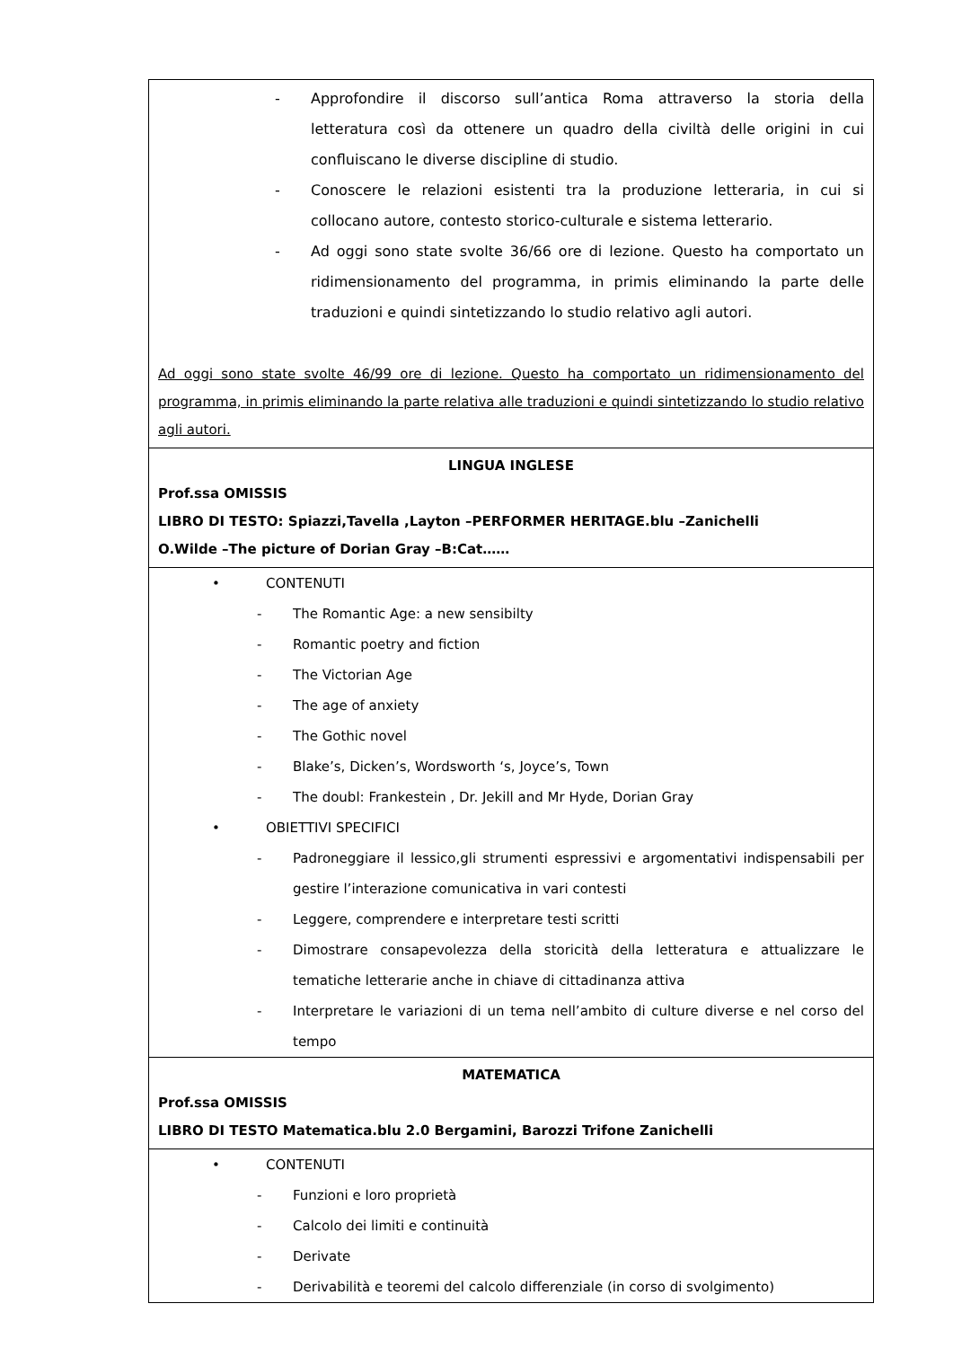| - Approfondire il discorso sull’antica Roma attraverso la storia della letteratura così da ottenere un quadro della civiltà delle origini in cui confluiscano le diverse discipline di studio. - Conoscere le relazioni esistenti tra la produzione letteraria, in cui si collocano autore, contesto storico-culturale e sistema letterario. - Ad oggi sono state svolte 36/66 ore di lezione. Questo ha comportato un ridimensionamento del programma, in primis eliminando la parte delle traduzioni e quindi sintetizzando lo studio relativo agli autori. Ad oggi sono state svolte 46/99 ore di lezione. Questo ha comportato un ridimensionamento del programma, in primis eliminando la parte relativa alle traduzioni e quindi sintetizzando lo studio relativo agli autori. |
| LINGUA INGLESE Prof.ssa OMISSIS LIBRO DI TESTO: Spiazzi,Tavella ,Layton –PERFORMER HERITAGE.blu –Zanichelli O.Wilde –The picture of Dorian Gray –B:Cat…… |
| • CONTENUTI - The Romantic Age: a new sensibilty - Romantic poetry and fiction - The Victorian Age - The age of anxiety - The Gothic novel - Blake’s, Dicken’s, Wordsworth ‘s, Joyce’s, Town - The doubl: Frankestein , Dr. Jekill and Mr Hyde, Dorian Gray • OBIETTIVI SPECIFICI - Padroneggiare il lessico,gli strumenti espressivi e argomentativi indispensabili per gestire l’interazione comunicativa in vari contesti - Leggere, comprendere e interpretare testi scritti - Dimostrare consapevolezza della storicità della letteratura e attualizzare le tematiche letterarie anche in chiave di cittadinanza attiva - Interpretare le variazioni di un tema nell’ambito di culture diverse e nel corso del tempo |
| MATEMATICA Prof.ssa OMISSIS LIBRO DI TESTO Matematica.blu 2.0 Bergamini, Barozzi Trifone Zanichelli |
| • CONTENUTI - Funzioni e loro proprietà - Calcolo dei limiti e continuità - Derivate - Derivabilità e teoremi del calcolo differenziale (in corso di svolgimento) |